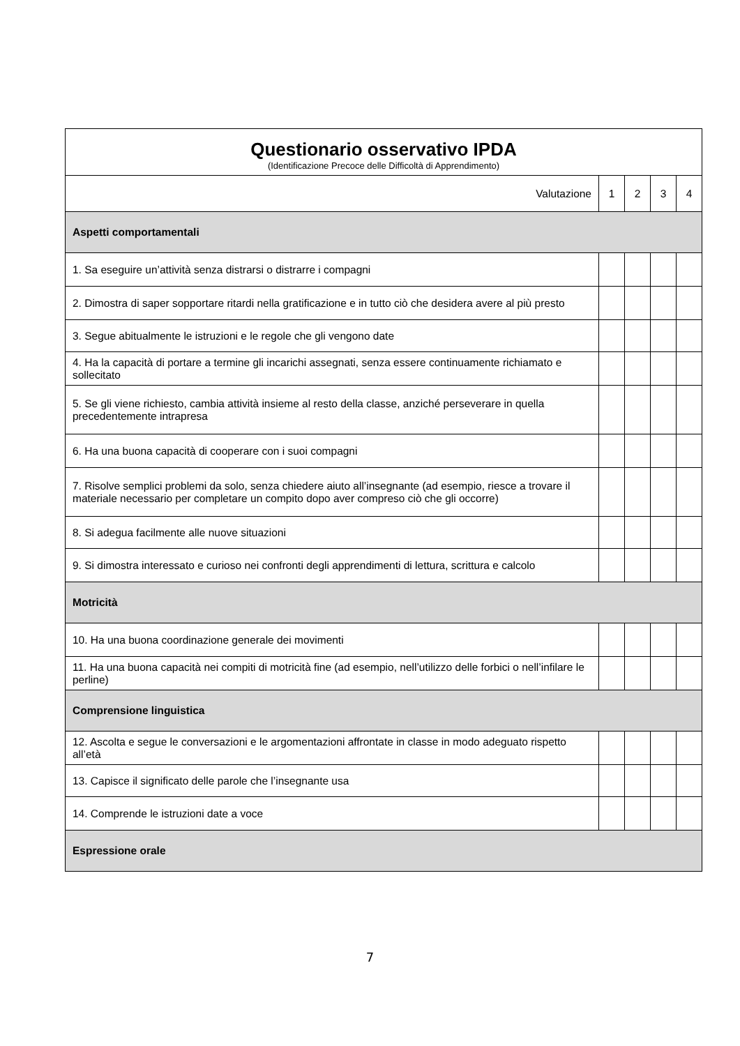| Questionario osservativo IPDA (Identificazione Precoce delle Difficoltà di Apprendimento) | | | | |
| Valutazione | 1 | 2 | 3 | 4 |
| Aspetti comportamentali | | | | |
| 1. Sa eseguire un’attività senza distrarsi o distrarre i compagni | | | | |
| 2. Dimostra di saper sopportare ritardi nella gratificazione e in tutto ciò che desidera avere al più presto | | | | |
| 3. Segue abitualmente le istruzioni e le regole che gli vengono date | | | | |
| 4. Ha la capacità di portare a termine gli incarichi assegnati, senza essere continuamente richiamato e sollecitato | | | | |
| 5. Se gli viene richiesto, cambia attività insieme al resto della classe, anziché perseverare in quella precedentemente intrapresa | | | | |
| 6. Ha una buona capacità di cooperare con i suoi compagni | | | | |
| 7. Risolve semplici problemi da solo, senza chiedere aiuto all’insegnante (ad esempio, riesce a trovare il materiale necessario per completare un compito dopo aver compreso ciò che gli occorre) | | | | |
| 8. Si adegua facilmente alle nuove situazioni | | | | |
| 9. Si dimostra interessato e curioso nei confronti degli apprendimenti di lettura, scrittura e calcolo | | | | |
| Motricità | | | | |
| 10. Ha una buona coordinazione generale dei movimenti | | | | |
| 11. Ha una buona capacità nei compiti di motricità fine (ad esempio, nell’utilizzo delle forbici o nell’infilare le perline) | | | | |
| Comprensione linguistica | | | | |
| 12. Ascolta e segue le conversazioni e le argomentazioni affrontate in classe in modo adeguato rispetto all’età | | | | |
| 13. Capisce il significato delle parole che l’insegnante usa | | | | |
| 14. Comprende le istruzioni date a voce | | | | |
| Espressione orale | | | | |
7